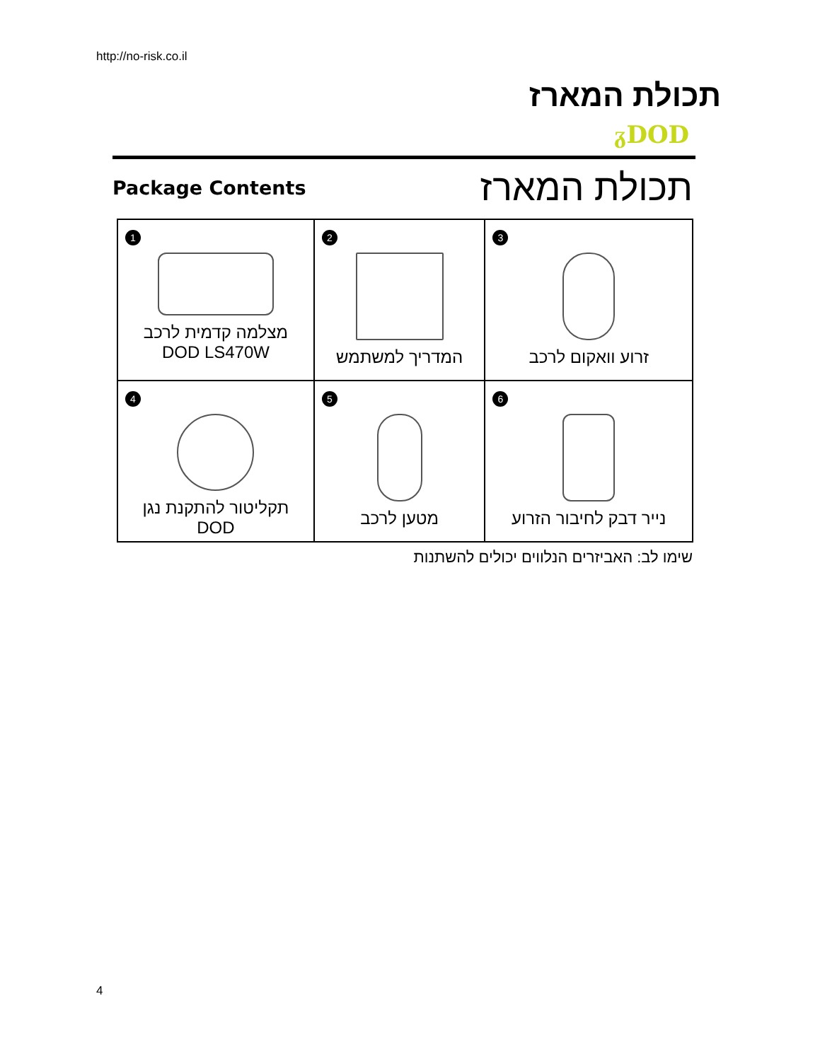http://no-risk.co.il
תכולת המארז
ᵹDOD
Package Contents
תכולת המארז
| 1 מצלמה קדמית לרכב DOD LS470W | 2 המדריך למשתמש | 3 זרוע וואקום לרכב |
| 4 תקליטור להתקנת נגן DOD | 5 מטען לרכב | 6 נייר דבק לחיבור הזרוע |
שימו לב: האביזרים הנלווים יכולים להשתנות
4